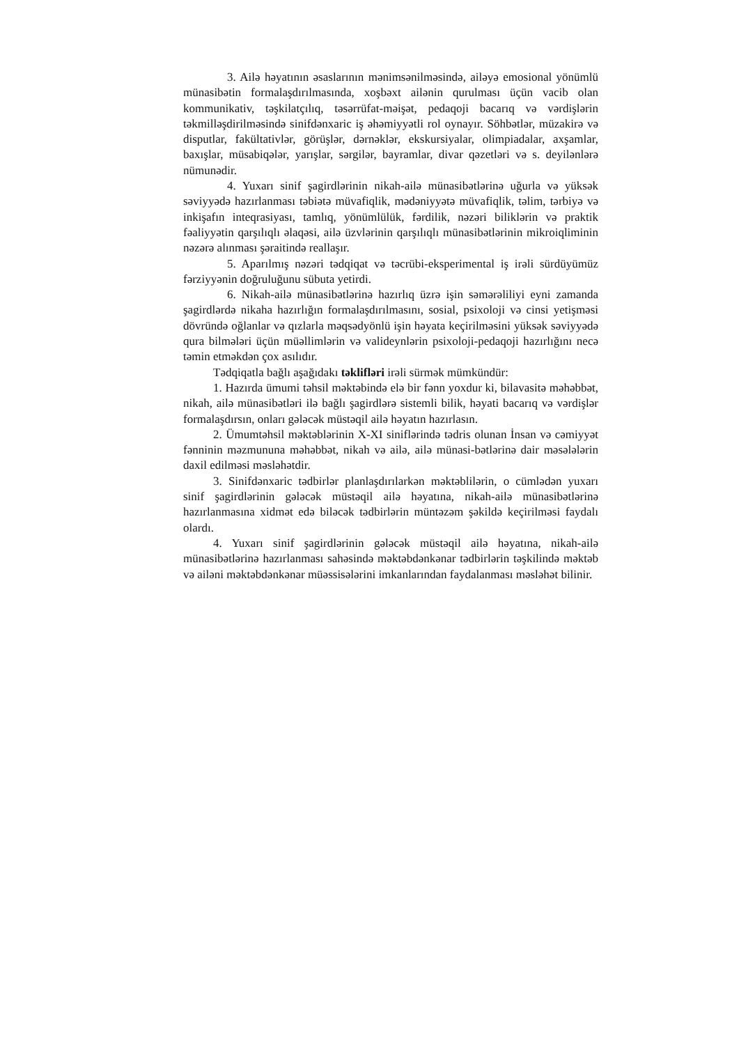3. Ailə həyatının əsaslarının mənimsənilməsində, ailəyə emosional yönümlü münasibətin formalaşdırılmasında, xoşbəxt ailənin qurulması üçün vacib olan kommunikativ, təşkilatçılıq, təsərrüfat-məişət, pedaqoji bacarıq və vərdişlərin təkmilləşdirilməsində sinifdənxaric iş əhəmiyyətli rol oynayır. Söhbətlər, müzakirə və disputlar, fakültativlər, görüşlər, dərnəklər, ekskursiyalar, olimpiadalar, axşamlar, baxışlar, müsabiqələr, yarışlar, sərgilər, bayramlar, divar qəzetləri və s. deyilənlərə nümunədir.
4. Yuxarı sinif şagirdlərinin nikah-ailə münasibətlərinə uğurla və yüksək səviyyədə hazırlanması təbiətə müvafiqlik, mədəniyyətə müvafiqlik, təlim, tərbiyə və inkişafın inteqrasiyası, tamlıq, yönümlülük, fərdilik, nəzəri biliklərin və praktik fəaliyyətin qarşılıqlı əlaqəsi, ailə üzvlərinin qarşılıqlı münasibətlərinin mikroiqliminin nəzərə alınması şəraitində reallaşır.
5. Aparılmış nəzəri tədqiqat və təcrübi-eksperimental iş irəli sürdüyümüz fərziyyənin doğruluğunu sübuta yetirdi.
6. Nikah-ailə münasibətlərinə hazırlıq üzrə işin səmərəliliyi eyni zamanda şagirdlərdə nikaha hazırlığın formalaşdırılmasını, sosial, psixoloji və cinsi yetişməsi dövründə oğlanlar və qızlarla məqsədyönlü işin həyata keçirilməsini yüksək səviyyədə qura bilmələri üçün müəllimlərin və valideynlərin psixoloji-pedaqoji hazırlığını necə təmin etməkdən çox asılıdır.
Tədqiqatla bağlı aşağıdakı təklifləri irəli sürmək mümkündür:
1. Hazırda ümumi təhsil məktəbində elə bir fənn yoxdur ki, bilavasitə məhəbbət, nikah, ailə münasibətləri ilə bağlı şagirdlərə sistemli bilik, həyati bacarıq və vərdişlər formalaşdırsın, onları gələcək müstəqil ailə həyatın hazırlasın.
2. Ümumtəhsil məktəblərinin X-XI siniflərində tədris olunan İnsan və cəmiyyət fənninin məzmununa məhəbbət, nikah və ailə, ailə münasi-bətlərinə dair məsələlərin daxil edilməsi məsləhətdir.
3. Sinifdənxaric tədbirlər planlaşdırılarkən məktəblilərin, o cümlədən yuxarı sinif şagirdlərinin gələcək müstəqil ailə həyatına, nikah-ailə münasibətlərinə hazırlanmasına xidmət edə biləcək tədbirlərin müntəzəm şəkildə keçirilməsi faydalı olardı.
4. Yuxarı sinif şagirdlərinin gələcək müstəqil ailə həyatına, nikah-ailə münasibətlərinə hazırlanması sahəsində məktəbdənkənar tədbirlərin təşkilində məktəb və ailəni məktəbdənkənar müəssisələrini imkanlarından faydalanması məsləhət bilinir.